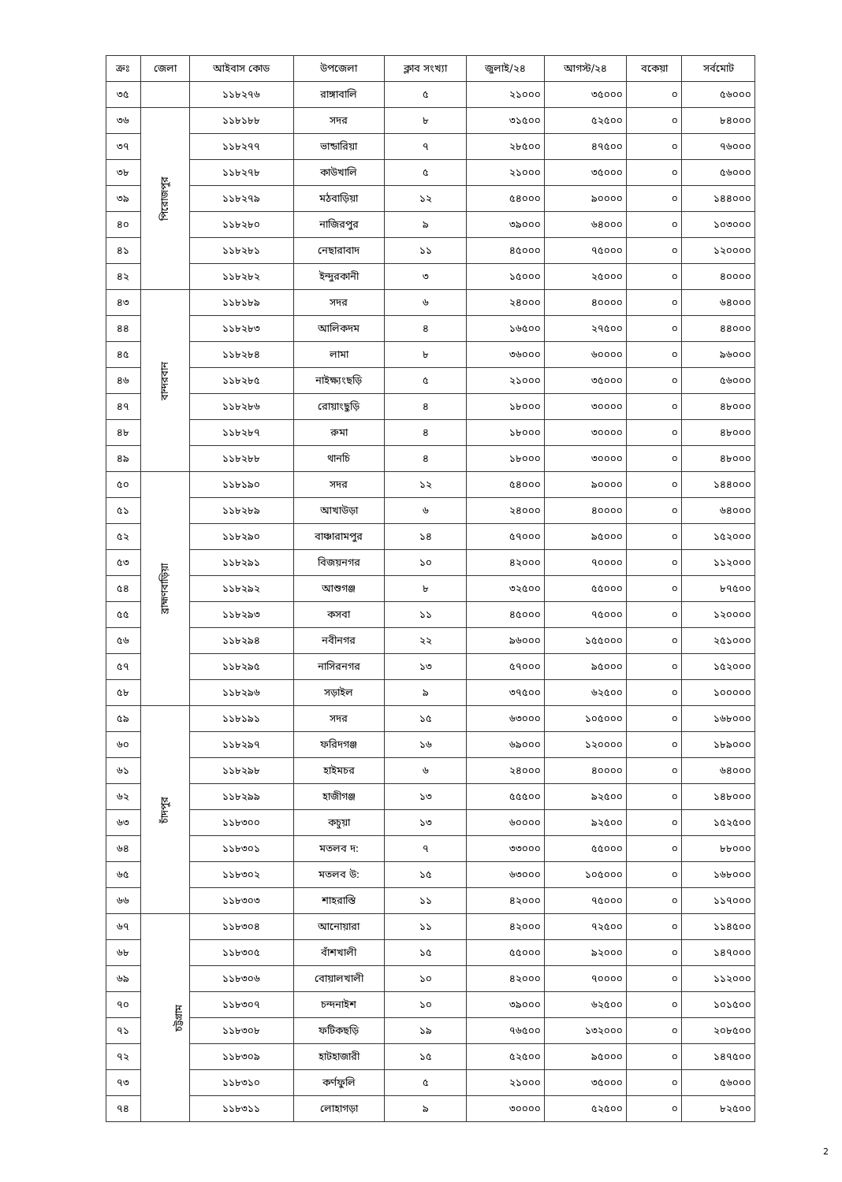| ক্রঃ | জেলা | আইবাস কোড | উপজেলা | ক্লাব সংখ্যা | জুলাই/২৪ | আগস্ট/২৪ | বকেয়া | সর্বমোট |
| --- | --- | --- | --- | --- | --- | --- | --- | --- |
| ৩৫ | | ১১৮২৭৬ | রাঙ্গাবালি | ৫ | ২১০০০ | ৩৫০০০ | ০ | ৫৬০০০ |
| ৩৬ | পিরোজপুর | ১১৮১৮৮ | সদর | ৮ | ৩১৫০০ | ৫২৫০০ | ০ | ৮৪০০০ |
| ৩৭ | | ১১৮২৭৭ | ভান্ডারিয়া | ৭ | ২৮৫০০ | ৪৭৫০০ | ০ | ৭৬০০০ |
| ৩৮ | | ১১৮২৭৮ | কাউখালি | ৫ | ২১০০০ | ৩৫০০০ | ০ | ৫৬০০০ |
| ৩৯ | | ১১৮২৭৯ | মঠবাড়িয়া | ১২ | ৫৪০০০ | ৯০০০০ | ০ | ১৪৪০০০ |
| ৪০ | | ১১৮২৮০ | নাজিরপুর | ৯ | ৩৯০০০ | ৬৪০০০ | ০ | ১০৩০০০ |
| ৪১ | | ১১৮২৮১ | নেছারাবাদ | ১১ | ৪৫০০০ | ৭৫০০০ | ০ | ১২০০০০ |
| ৪২ | | ১১৮২৮২ | ইন্দুরকানী | ৩ | ১৫০০০ | ২৫০০০ | ০ | ৪০০০০ |
| ৪৩ | বান্দরবান | ১১৮১৮৯ | সদর | ৬ | ২৪০০০ | ৪০০০০ | ০ | ৬৪০০০ |
| ৪৪ | | ১১৮২৮৩ | আলিকদম | ৪ | ১৬৫০০ | ২৭৫০০ | ০ | ৪৪০০০ |
| ৪৫ | | ১১৮২৮৪ | লামা | ৮ | ৩৬০০০ | ৬০০০০ | ০ | ৯৬০০০ |
| ৪৬ | | ১১৮২৮৫ | নাইক্ষ্যংছড়ি | ৫ | ২১০০০ | ৩৫০০০ | ০ | ৫৬০০০ |
| ৪৭ | | ১১৮২৮৬ | রোয়াংছুড়ি | ৪ | ১৮০০০ | ৩০০০০ | ০ | ৪৮০০০ |
| ৪৮ | | ১১৮২৮৭ | রুমা | ৪ | ১৮০০০ | ৩০০০০ | ০ | ৪৮০০০ |
| ৪৯ | | ১১৮২৮৮ | থানচি | ৪ | ১৮০০০ | ৩০০০০ | ০ | ৪৮০০০ |
| ৫০ | ব্রাহ্মণবাড়িয়া | ১১৮১৯০ | সদর | ১২ | ৫৪০০০ | ৯০০০০ | ০ | ১৪৪০০০ |
| ৫১ | | ১১৮২৮৯ | আখাউড়া | ৬ | ২৪০০০ | ৪০০০০ | ০ | ৬৪০০০ |
| ৫২ | | ১১৮২৯০ | বাঞ্চারামপুর | ১৪ | ৫৭০০০ | ৯৫০০০ | ০ | ১৫২০০০ |
| ৫৩ | | ১১৮২৯১ | বিজয়নগর | ১০ | ৪২০০০ | ৭০০০০ | ০ | ১১২০০০ |
| ৫৪ | | ১১৮২৯২ | আশুগঞ্জ | ৮ | ৩২৫০০ | ৫৫০০০ | ০ | ৮৭৫০০ |
| ৫৫ | | ১১৮২৯৩ | কসবা | ১১ | ৪৫০০০ | ৭৫০০০ | ০ | ১২০০০০ |
| ৫৬ | | ১১৮২৯৪ | নবীনগর | ২২ | ৯৬০০০ | ১৫৫০০০ | ০ | ২৫১০০০ |
| ৫৭ | | ১১৮২৯৫ | নাসিরনগর | ১৩ | ৫৭০০০ | ৯৫০০০ | ০ | ১৫২০০০ |
| ৫৮ | | ১১৮২৯৬ | সড়াইল | ৯ | ৩৭৫০০ | ৬২৫০০ | ০ | ১০০০০০ |
| ৫৯ | চাঁদপুর | ১১৮১৯১ | সদর | ১৫ | ৬৩০০০ | ১০৫০০০ | ০ | ১৬৮০০০ |
| ৬০ | | ১১৮২৯৭ | ফরিদগঞ্জ | ১৬ | ৬৯০০০ | ১২০০০০ | ০ | ১৮৯০০০ |
| ৬১ | | ১১৮২৯৮ | হাইমচর | ৬ | ২৪০০০ | ৪০০০০ | ০ | ৬৪০০০ |
| ৬২ | | ১১৮২৯৯ | হাজীগঞ্জ | ১৩ | ৫৫৫০০ | ৯২৫০০ | ০ | ১৪৮০০০ |
| ৬৩ | | ১১৮৩০০ | কচুয়া | ১৩ | ৬০০০০ | ৯২৫০০ | ০ | ১৫২৫০০ |
| ৬৪ | | ১১৮৩০১ | মতলব দ: | ৭ | ৩৩০০০ | ৫৫০০০ | ০ | ৮৮০০০ |
| ৬৫ | | ১১৮৩০২ | মতলব উ: | ১৫ | ৬৩০০০ | ১০৫০০০ | ০ | ১৬৮০০০ |
| ৬৬ | | ১১৮৩০৩ | শাহরাস্তি | ১১ | ৪২০০০ | ৭৫০০০ | ০ | ১১৭০০০ |
| ৬৭ | চট্টগ্রাম | ১১৮৩০৪ | আনোয়ারা | ১১ | ৪২০০০ | ৭২৫০০ | ০ | ১১৪৫০০ |
| ৬৮ | | ১১৮৩০৫ | বাঁশখালী | ১৫ | ৫৫০০০ | ৯২০০০ | ০ | ১৪৭০০০ |
| ৬৯ | | ১১৮৩০৬ | বোয়ালখালী | ১০ | ৪২০০০ | ৭০০০০ | ০ | ১১২০০০ |
| ৭০ | | ১১৮৩০৭ | চন্দনাইশ | ১০ | ৩৯০০০ | ৬২৫০০ | ০ | ১০১৫০০ |
| ৭১ | | ১১৮৩০৮ | ফটিকছড়ি | ১৯ | ৭৬৫০০ | ১৩২০০০ | ০ | ২০৮৫০০ |
| ৭২ | | ১১৮৩০৯ | হাটহাজারী | ১৫ | ৫২৫০০ | ৯৫০০০ | ০ | ১৪৭৫০০ |
| ৭৩ | | ১১৮৩১০ | কর্ণফুলি | ৫ | ২১০০০ | ৩৫০০০ | ০ | ৫৬০০০ |
| ৭৪ | | ১১৮৩১১ | লোহাগড়া | ৯ | ৩০০০০ | ৫২৫০০ | ০ | ৮২৫০০ |
2